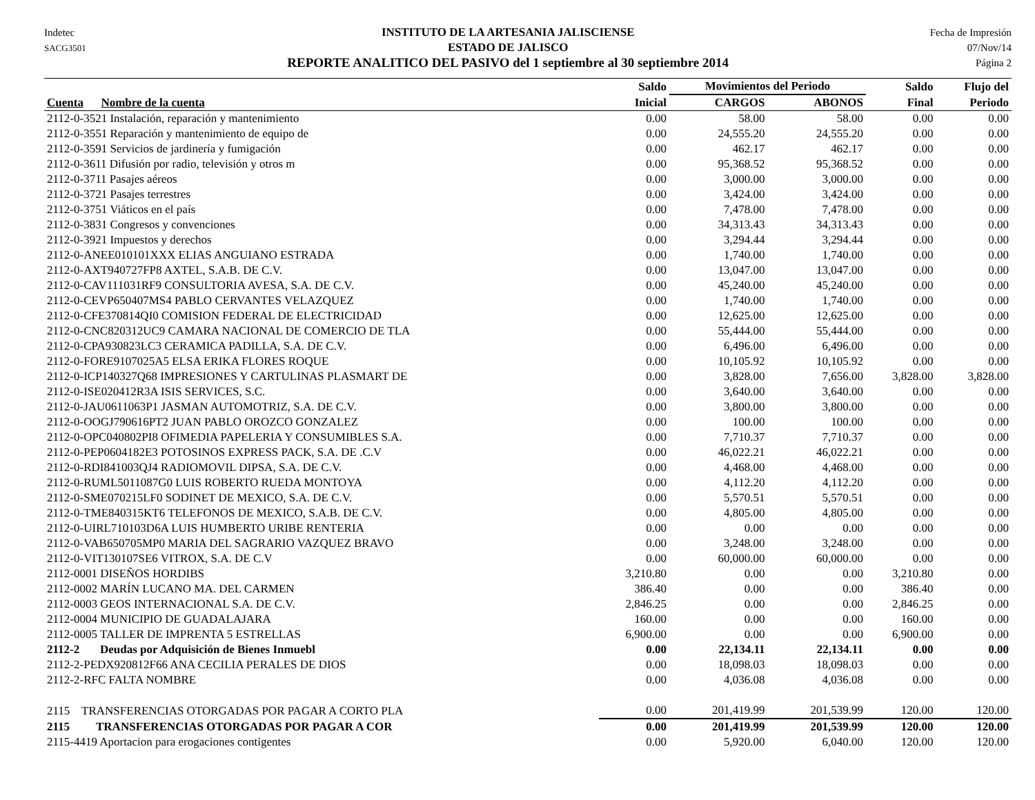Indetec
SACG3501
INSTITUTO DE LA ARTESANIA JALISCIENSE
ESTADO DE JALISCO
REPORTE ANALITICO DEL PASIVO del 1 septiembre al 30 septiembre 2014
Fecha de Impresión
07/Nov/14
Página 2
| | Saldo | Movimientos del Periodo | | Saldo | Flujo del |
| --- | --- | --- | --- | --- | --- |
| Cuenta Nombre de la cuenta | Inicial | CARGOS | ABONOS | Final | Periodo |
| 2112-0-3521 Instalación, reparación y mantenimiento | 0.00 | 58.00 | 58.00 | 0.00 | 0.00 |
| 2112-0-3551 Reparación y mantenimiento de equipo de | 0.00 | 24,555.20 | 24,555.20 | 0.00 | 0.00 |
| 2112-0-3591 Servicios de jardinería y fumigación | 0.00 | 462.17 | 462.17 | 0.00 | 0.00 |
| 2112-0-3611 Difusión por radio, televisión y otros m | 0.00 | 95,368.52 | 95,368.52 | 0.00 | 0.00 |
| 2112-0-3711 Pasajes aéreos | 0.00 | 3,000.00 | 3,000.00 | 0.00 | 0.00 |
| 2112-0-3721 Pasajes terrestres | 0.00 | 3,424.00 | 3,424.00 | 0.00 | 0.00 |
| 2112-0-3751 Viáticos en el país | 0.00 | 7,478.00 | 7,478.00 | 0.00 | 0.00 |
| 2112-0-3831 Congresos y convenciones | 0.00 | 34,313.43 | 34,313.43 | 0.00 | 0.00 |
| 2112-0-3921 Impuestos y derechos | 0.00 | 3,294.44 | 3,294.44 | 0.00 | 0.00 |
| 2112-0-ANEE010101XXX ELIAS ANGUIANO ESTRADA | 0.00 | 1,740.00 | 1,740.00 | 0.00 | 0.00 |
| 2112-0-AXT940727FP8 AXTEL, S.A.B. DE C.V. | 0.00 | 13,047.00 | 13,047.00 | 0.00 | 0.00 |
| 2112-0-CAV111031RF9 CONSULTORIA AVESA, S.A. DE C.V. | 0.00 | 45,240.00 | 45,240.00 | 0.00 | 0.00 |
| 2112-0-CEVP650407MS4 PABLO CERVANTES VELAZQUEZ | 0.00 | 1,740.00 | 1,740.00 | 0.00 | 0.00 |
| 2112-0-CFE370814QI0 COMISION FEDERAL DE ELECTRICIDAD | 0.00 | 12,625.00 | 12,625.00 | 0.00 | 0.00 |
| 2112-0-CNC820312UC9 CAMARA NACIONAL DE COMERCIO DE TLA | 0.00 | 55,444.00 | 55,444.00 | 0.00 | 0.00 |
| 2112-0-CPA930823LC3 CERAMICA PADILLA, S.A. DE C.V. | 0.00 | 6,496.00 | 6,496.00 | 0.00 | 0.00 |
| 2112-0-FORE9107025A5 ELSA ERIKA FLORES ROQUE | 0.00 | 10,105.92 | 10,105.92 | 0.00 | 0.00 |
| 2112-0-ICP140327Q68 IMPRESIONES Y CARTULINAS PLASMART DE | 0.00 | 3,828.00 | 7,656.00 | 3,828.00 | 3,828.00 |
| 2112-0-ISE020412R3A ISIS SERVICES, S.C. | 0.00 | 3,640.00 | 3,640.00 | 0.00 | 0.00 |
| 2112-0-JAU0611063P1 JASMAN AUTOMOTRIZ, S.A. DE C.V. | 0.00 | 3,800.00 | 3,800.00 | 0.00 | 0.00 |
| 2112-0-OOGJ790616PT2 JUAN PABLO OROZCO GONZALEZ | 0.00 | 100.00 | 100.00 | 0.00 | 0.00 |
| 2112-0-OPC040802PI8 OFIMEDIA PAPELERIA Y CONSUMIBLES S.A. | 0.00 | 7,710.37 | 7,710.37 | 0.00 | 0.00 |
| 2112-0-PEP0604182E3 POTOSINOS EXPRESS PACK, S.A. DE .C.V | 0.00 | 46,022.21 | 46,022.21 | 0.00 | 0.00 |
| 2112-0-RDI841003QJ4 RADIOMOVIL DIPSA, S.A. DE C.V. | 0.00 | 4,468.00 | 4,468.00 | 0.00 | 0.00 |
| 2112-0-RUML5011087G0 LUIS ROBERTO RUEDA MONTOYA | 0.00 | 4,112.20 | 4,112.20 | 0.00 | 0.00 |
| 2112-0-SME070215LF0 SODINET DE MEXICO, S.A. DE C.V. | 0.00 | 5,570.51 | 5,570.51 | 0.00 | 0.00 |
| 2112-0-TME840315KT6 TELEFONOS DE MEXICO, S.A.B. DE C.V. | 0.00 | 4,805.00 | 4,805.00 | 0.00 | 0.00 |
| 2112-0-UIRL710103D6A LUIS HUMBERTO URIBE RENTERIA | 0.00 | 0.00 | 0.00 | 0.00 | 0.00 |
| 2112-0-VAB650705MP0 MARIA DEL SAGRARIO VAZQUEZ BRAVO | 0.00 | 3,248.00 | 3,248.00 | 0.00 | 0.00 |
| 2112-0-VIT130107SE6 VITROX, S.A. DE C.V | 0.00 | 60,000.00 | 60,000.00 | 0.00 | 0.00 |
| 2112-0001 DISEÑOS HORDIBS | 3,210.80 | 0.00 | 0.00 | 3,210.80 | 0.00 |
| 2112-0002 MARÍN LUCANO MA. DEL CARMEN | 386.40 | 0.00 | 0.00 | 386.40 | 0.00 |
| 2112-0003 GEOS INTERNACIONAL S.A. DE C.V. | 2,846.25 | 0.00 | 0.00 | 2,846.25 | 0.00 |
| 2112-0004 MUNICIPIO DE GUADALAJARA | 160.00 | 0.00 | 0.00 | 160.00 | 0.00 |
| 2112-0005 TALLER DE IMPRENTA 5 ESTRELLAS | 6,900.00 | 0.00 | 0.00 | 6,900.00 | 0.00 |
| 2112-2 Deudas por Adquisición de Bienes Inmuebl | 0.00 | 22,134.11 | 22,134.11 | 0.00 | 0.00 |
| 2112-2-PEDX920812F66 ANA CECILIA PERALES DE DIOS | 0.00 | 18,098.03 | 18,098.03 | 0.00 | 0.00 |
| 2112-2-RFC FALTA NOMBRE | 0.00 | 4,036.08 | 4,036.08 | 0.00 | 0.00 |
| 2115 TRANSFERENCIAS OTORGADAS POR PAGAR A CORTO PLA | 0.00 | 201,419.99 | 201,539.99 | 120.00 | 120.00 |
| 2115 TRANSFERENCIAS OTORGADAS POR PAGAR A COR | 0.00 | 201,419.99 | 201,539.99 | 120.00 | 120.00 |
| 2115-4419 Aportacion para erogaciones contigentes | 0.00 | 5,920.00 | 6,040.00 | 120.00 | 120.00 |